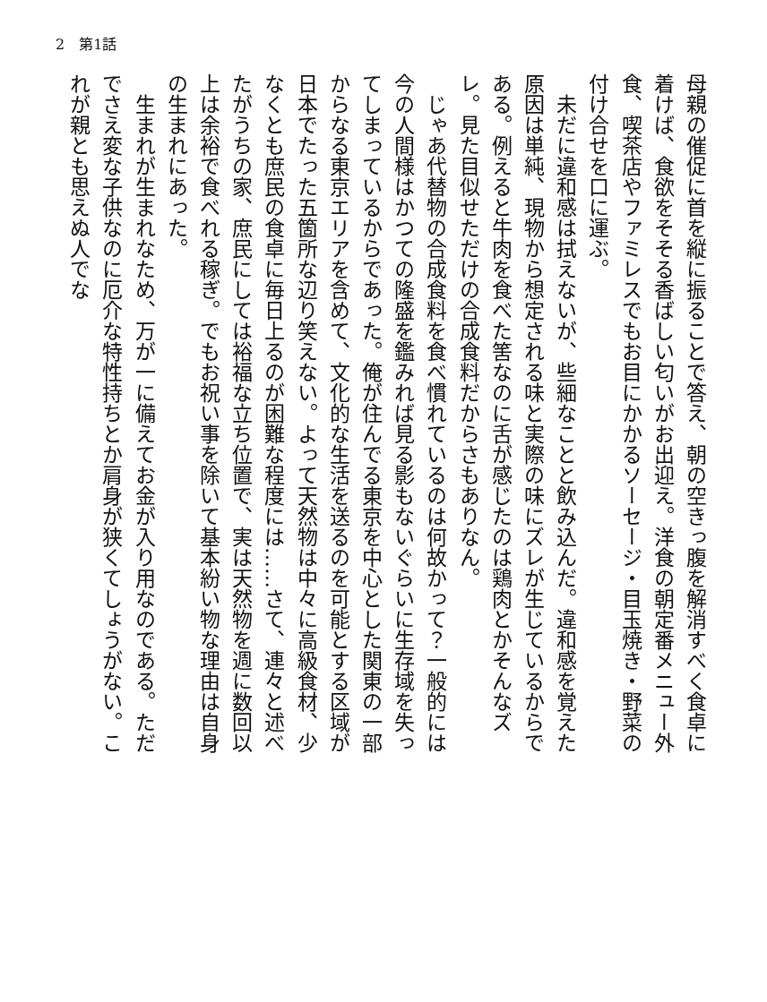2　第1話
母親の催促に首を縦に振ることで答え、朝の空きっ腹を解消すべく食卓に着けば、食欲をそそる香ばしい匂いがお出迎え。洋食の朝定番メニュー外食、喫茶店やファミレスでもお目にかかるソーセージ・目玉焼き・野菜の付け合せを口に運ぶ。
　未だに違和感は拭えないが、些細なことと飲み込んだ。違和感を覚えた原因は単純、現物から想定される味と実際の味にズレが生じているからである。例えると牛肉を食べた筈なのに舌が感じたのは鶏肉とかそんなズレ。見た目似せただけの合成食料だからさもありなん。
　じゃあ代替物の合成食料を食べ慣れているのは何故かって？一般的には今の人間様はかつての隆盛を鑑みれば見る影もないぐらいに生存域を失ってしまっているからであった。俺が住んでる東京を中心とした関東の一部からなる東京エリアを含めて、文化的な生活を送るのを可能とする区域が日本でたった五箇所な辺り笑えない。よって天然物は中々に高級食材、少なくとも庶民の食卓に毎日上るのが困難な程度には……さて、連々と述べたがうちの家、庶民にしては裕福な立ち位置で、実は天然物を週に数回以上は余裕で食べれる稼ぎ。でもお祝い事を除いて基本紛い物な理由は自身の生まれにあった。
　生まれが生まれなため、万が一に備えてお金が入り用なのである。ただでさえ変な子供なのに厄介な特性持ちとか肩身が狭くてしょうがない。これが親とも思えぬ人でな